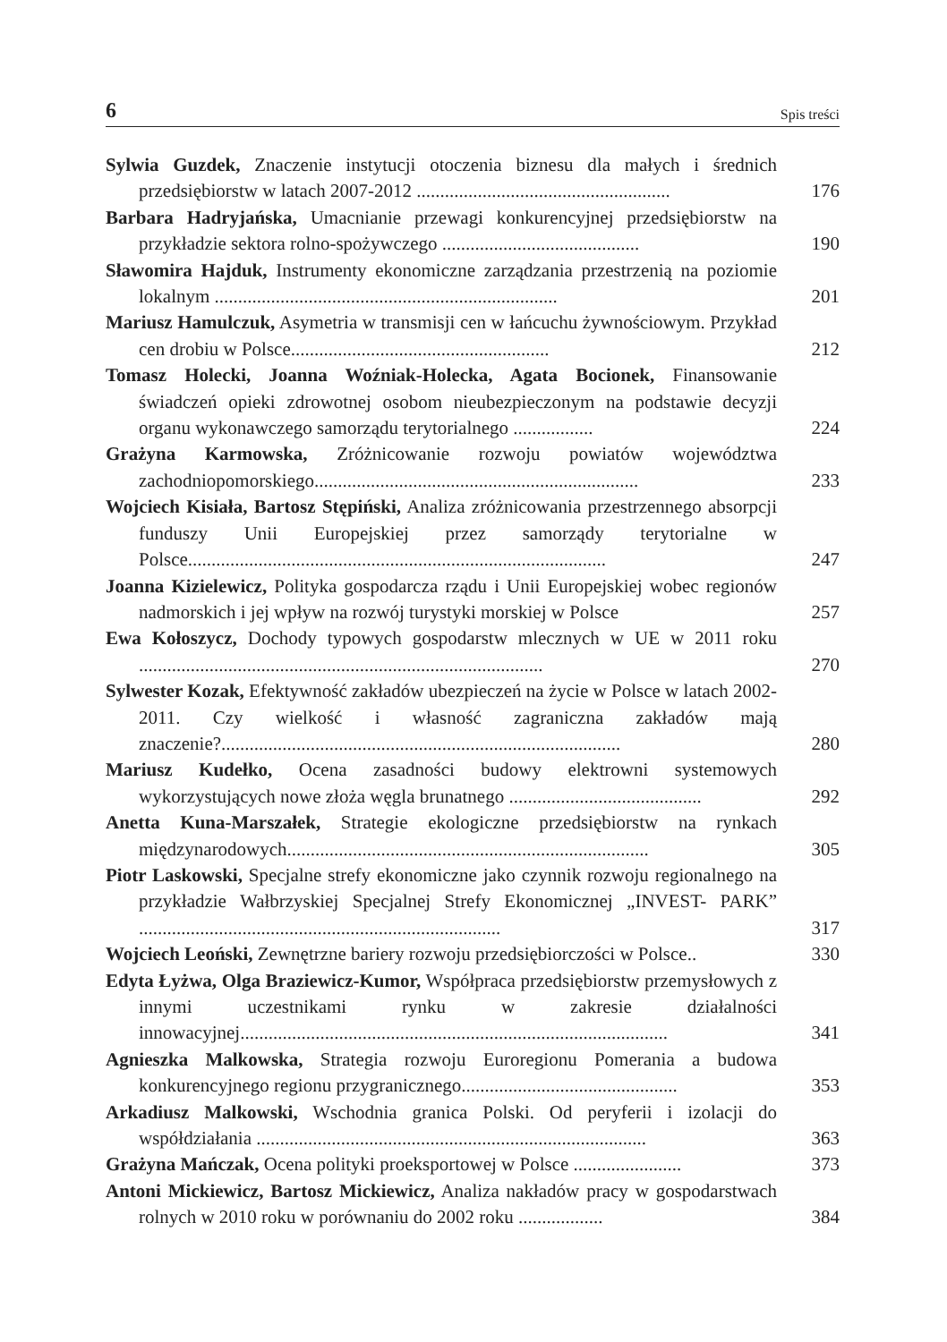6 Spis treści
Sylwia Guzdek, Znaczenie instytucji otoczenia biznesu dla małych i średnich przedsiębiorstw w latach 2007-2012 ......................................................
176
Barbara Hadryjańska, Umacnianie przewagi konkurencyjnej przedsiębiorstw na przykładzie sektora rolno-spożywczego ..........................................
190
Sławomira Hajduk, Instrumenty ekonomiczne zarządzania przestrzenią na poziomie lokalnym .........................................................................
201
Mariusz Hamulczuk, Asymetria w transmisji cen w łańcuchu żywnościowym. Przykład cen drobiu w Polsce.......................................................
212
Tomasz Holecki, Joanna Woźniak-Holecka, Agata Bocionek, Finansowanie świadczeń opieki zdrowotnej osobom nieubezpieczonym na podstawie decyzji organu wykonawczego samorządu terytorialnego .................
224
Grażyna Karmowska, Zróżnicowanie rozwoju powiatów województwa zachodniopomorskiego.....................................................................
233
Wojciech Kisiała, Bartosz Stępiński, Analiza zróżnicowania przestrzennego absorpcji funduszy Unii Europejskiej przez samorządy terytorialne w Polsce.........................................................................................
247
Joanna Kizielewicz, Polityka gospodarcza rządu i Unii Europejskiej wobec regionów nadmorskich i jej wpływ na rozwój turystyki morskiej w Polsce
257
Ewa Kołoszycz, Dochody typowych gospodarstw mlecznych w UE w 2011 roku ......................................................................................
270
Sylwester Kozak, Efektywność zakładów ubezpieczeń na życie w Polsce w latach 2002-2011. Czy wielkość i własność zagraniczna zakładów mają znaczenie?.....................................................................................
280
Mariusz Kudełko, Ocena zasadności budowy elektrowni systemowych wykorzystujących nowe złoża węgla brunatnego .........................................
292
Anetta Kuna-Marszałek, Strategie ekologiczne przedsiębiorstw na rynkach międzynarodowych.............................................................................
305
Piotr Laskowski, Specjalne strefy ekonomiczne jako czynnik rozwoju regionalnego na przykładzie Wałbrzyskiej Specjalnej Strefy Ekonomicznej „INVEST- PARK” .............................................................................
317
Wojciech Leoński, Zewnętrzne bariery rozwoju przedsiębiorczości w Polsce..
330
Edyta Łyżwa, Olga Braziewicz-Kumor, Współpraca przedsiębiorstw przemysłowych z innymi uczestnikami rynku w zakresie działalności innowacyjnej...........................................................................................
341
Agnieszka Malkowska, Strategia rozwoju Euroregionu Pomerania a budowa konkurencyjnego regionu przygranicznego..............................................
353
Arkadiusz Malkowski, Wschodnia granica Polski. Od peryferii i izolacji do współdziałania ...................................................................................
363
Grażyna Mańczak, Ocena polityki proeksportowej w Polsce .......................
373
Antoni Mickiewicz, Bartosz Mickiewicz, Analiza nakładów pracy w gospodarstwach rolnych w 2010 roku w porównaniu do 2002 roku ..................
384